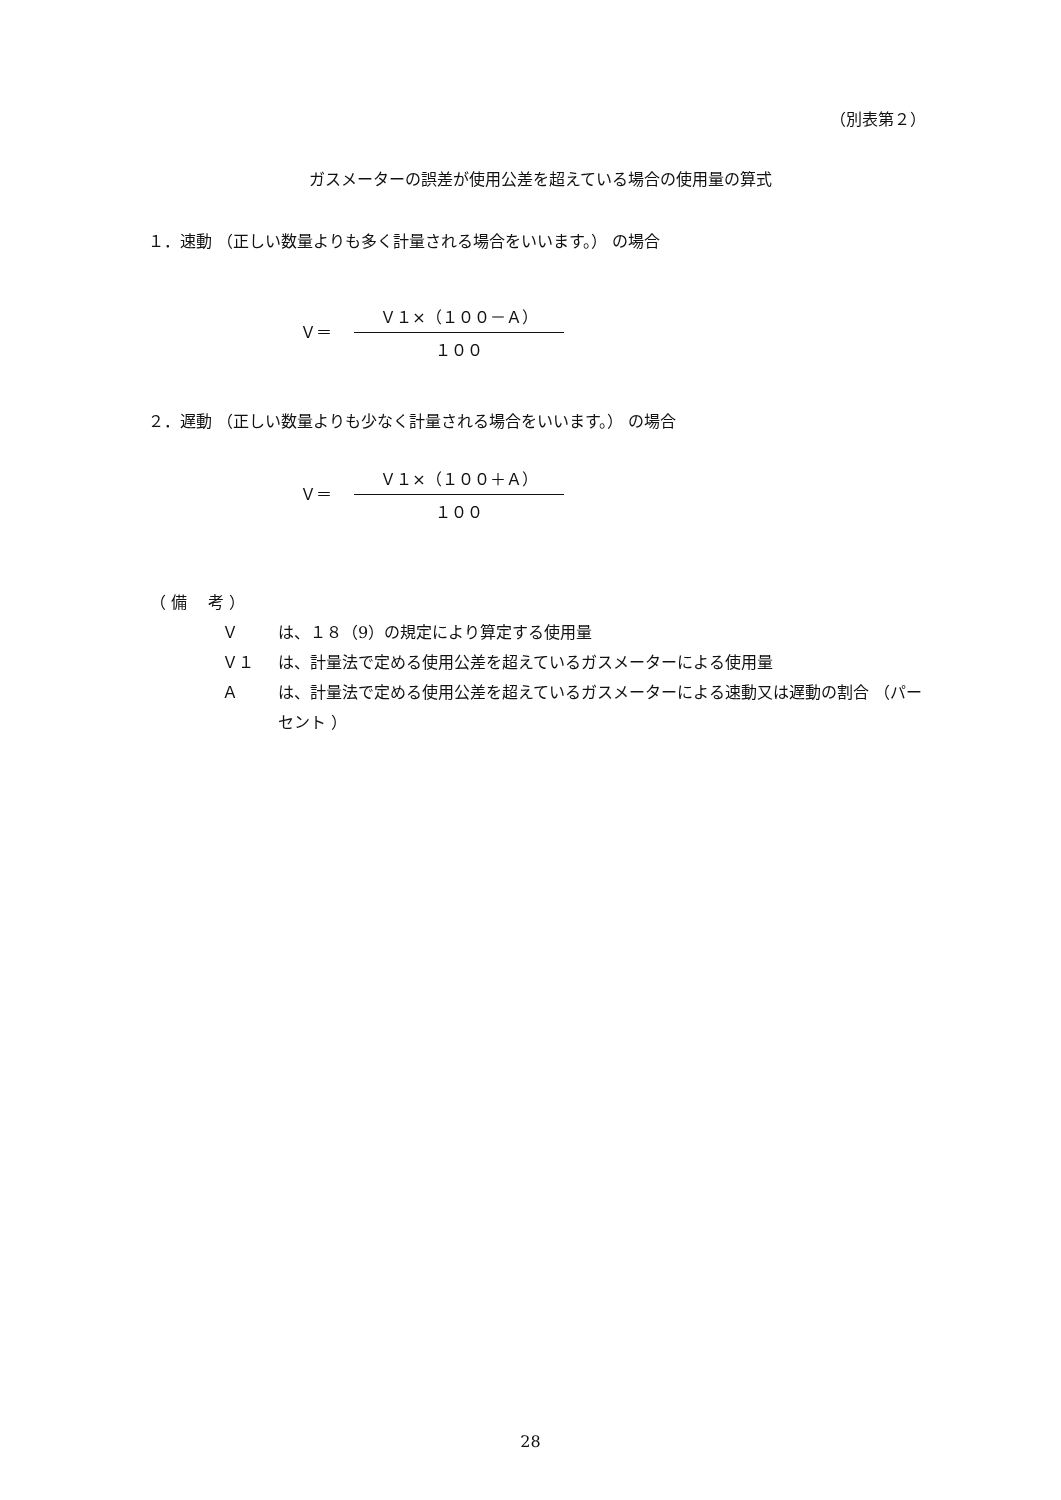（別表第２）
ガスメーターの誤差が使用公差を超えている場合の使用量の算式
１．速動 （正しい数量よりも多く計量される場合をいいます。） の場合
Ｖ＝
Ｖ１×（１００－Ａ）
１００
２．遅動 （正しい数量よりも少なく計量される場合をいいます。） の場合
Ｖ＝
Ｖ１×（１００＋Ａ）
１００
（ 備　 考 ）
Ｖは、１８（9）の規定により算定する使用量
Ｖ１ は、計量法で定める使用公差を超えているガスメーターによる使用量
Ａは、計量法で定める使用公差を超えているガスメーターによる速動又は遅動の割合 （パーセント ）
28